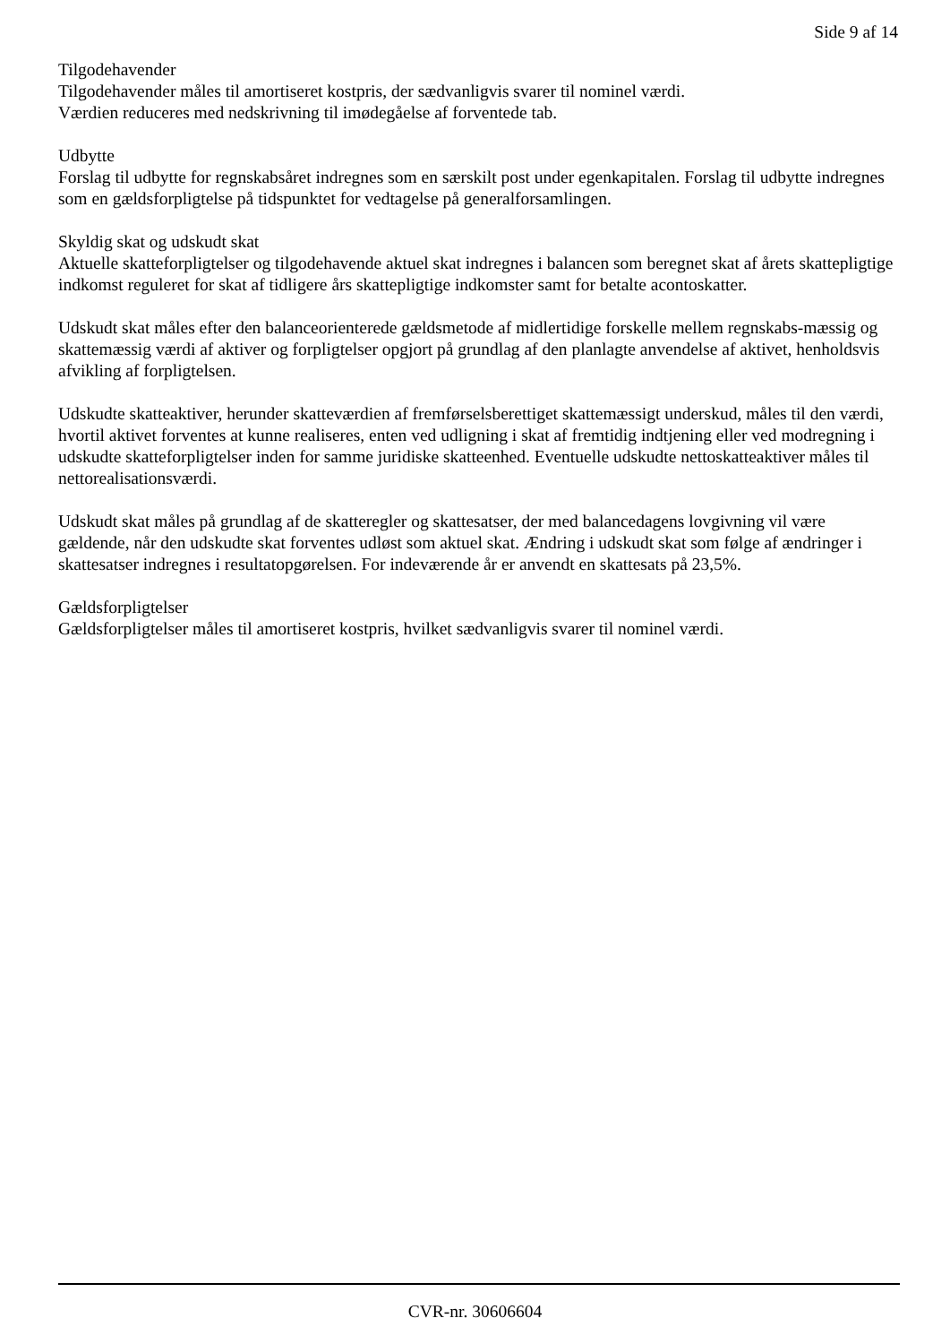Side 9 af 14
Tilgodehavender
Tilgodehavender måles til amortiseret kostpris, der sædvanligvis svarer til nominel værdi.
Værdien reduceres med nedskrivning til imødegåelse af forventede tab.
Udbytte
Forslag til udbytte for regnskabsåret indregnes som en særskilt post under egenkapitalen. Forslag til udbytte indregnes som en gældsforpligtelse på tidspunktet for vedtagelse på generalforsamlingen.
Skyldig skat og udskudt skat
Aktuelle skatteforpligtelser og tilgodehavende aktuel skat indregnes i balancen som beregnet skat af årets skattepligtige indkomst reguleret for skat af tidligere års skattepligtige indkomster samt for betalte acontoskatter.
Udskudt skat måles efter den balanceorienterede gældsmetode af midlertidige forskelle mellem regnskabs-mæssig og skattemæssig værdi af aktiver og forpligtelser opgjort på grundlag af den planlagte anvendelse af aktivet, henholdsvis afvikling af forpligtelsen.
Udskudte skatteaktiver, herunder skatteværdien af fremførselsberettiget skattemæssigt underskud, måles til den værdi, hvortil aktivet forventes at kunne realiseres, enten ved udligning i skat af fremtidig indtjening eller ved modregning i udskudte skatteforpligtelser inden for samme juridiske skatteenhed. Eventuelle udskudte nettoskatteaktiver måles til nettorealisationsværdi.
Udskudt skat måles på grundlag af de skatteregler og skattesatser, der med balancedagens lovgivning vil være gældende, når den udskudte skat forventes udløst som aktuel skat. Ændring i udskudt skat som følge af ændringer i skattesatser indregnes i resultatopgørelsen. For indeværende år er anvendt en skattesats på 23,5%.
Gældsforpligtelser
Gældsforpligtelser måles til amortiseret kostpris, hvilket sædvanligvis svarer til nominel værdi.
CVR-nr. 30606604